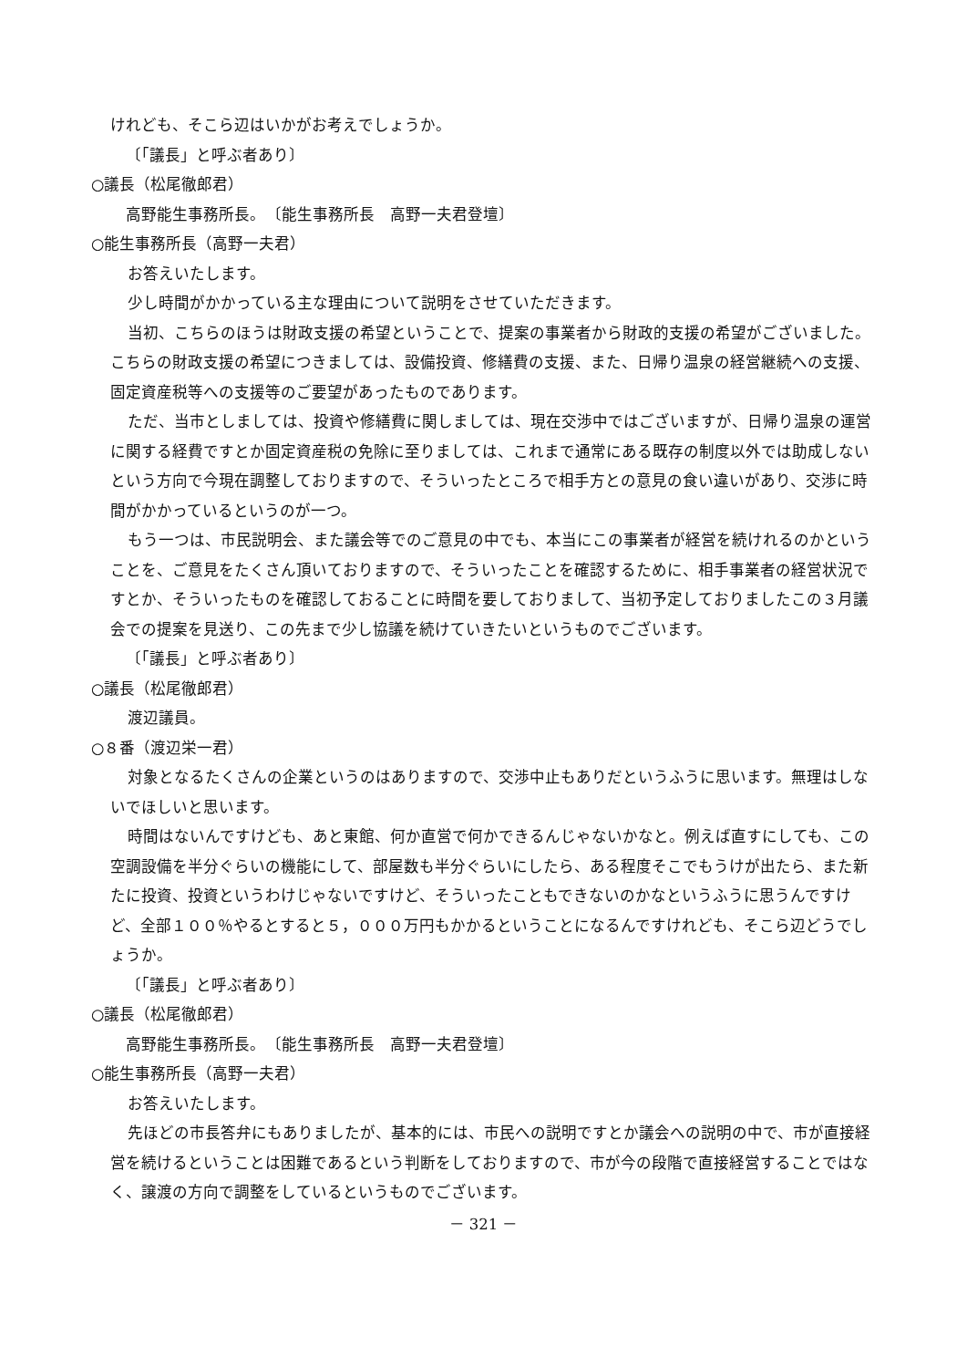けれども、そこら辺はいかがお考えでしょうか。
〔「議長」と呼ぶ者あり〕
○議長（松尾徹郎君）
高野能生事務所長。　〔能生事務所長　高野一夫君登壇〕
○能生事務所長（高野一夫君）
お答えいたします。
少し時間がかかっている主な理由について説明をさせていただきます。
当初、こちらのほうは財政支援の希望ということで、提案の事業者から財政的支援の希望がございました。こちらの財政支援の希望につきましては、設備投資、修繕費の支援、また、日帰り温泉の経営継続への支援、固定資産税等への支援等のご要望があったものであります。
ただ、当市としましては、投資や修繕費に関しましては、現在交渉中ではございますが、日帰り温泉の運営に関する経費ですとか固定資産税の免除に至りましては、これまで通常にある既存の制度以外では助成しないという方向で今現在調整しておりますので、そういったところで相手方との意見の食い違いがあり、交渉に時間がかかっているというのが一つ。
もう一つは、市民説明会、また議会等でのご意見の中でも、本当にこの事業者が経営を続けれるのかということを、ご意見をたくさん頂いておりますので、そういったことを確認するために、相手事業者の経営状況ですとか、そういったものを確認しておることに時間を要しておりまして、当初予定しておりましたこの３月議会での提案を見送り、この先まで少し協議を続けていきたいというものでございます。
〔「議長」と呼ぶ者あり〕
○議長（松尾徹郎君）
渡辺議員。
○８番（渡辺栄一君）
対象となるたくさんの企業というのはありますので、交渉中止もありだというふうに思います。無理はしないでほしいと思います。
時間はないんですけども、あと東館、何か直営で何かできるんじゃないかなと。例えば直すにしても、この空調設備を半分ぐらいの機能にして、部屋数も半分ぐらいにしたら、ある程度そこでもうけが出たら、また新たに投資、投資というわけじゃないですけど、そういったこともできないのかなというふうに思うんですけど、全部１００％やるとすると５，０００万円もかかるということになるんですけれども、そこら辺どうでしょうか。
〔「議長」と呼ぶ者あり〕
○議長（松尾徹郎君）
高野能生事務所長。　〔能生事務所長　高野一夫君登壇〕
○能生事務所長（高野一夫君）
お答えいたします。
先ほどの市長答弁にもありましたが、基本的には、市民への説明ですとか議会への説明の中で、市が直接経営を続けるということは困難であるという判断をしておりますので、市が今の段階で直接経営することではなく、譲渡の方向で調整をしているというものでございます。
－ 321 －